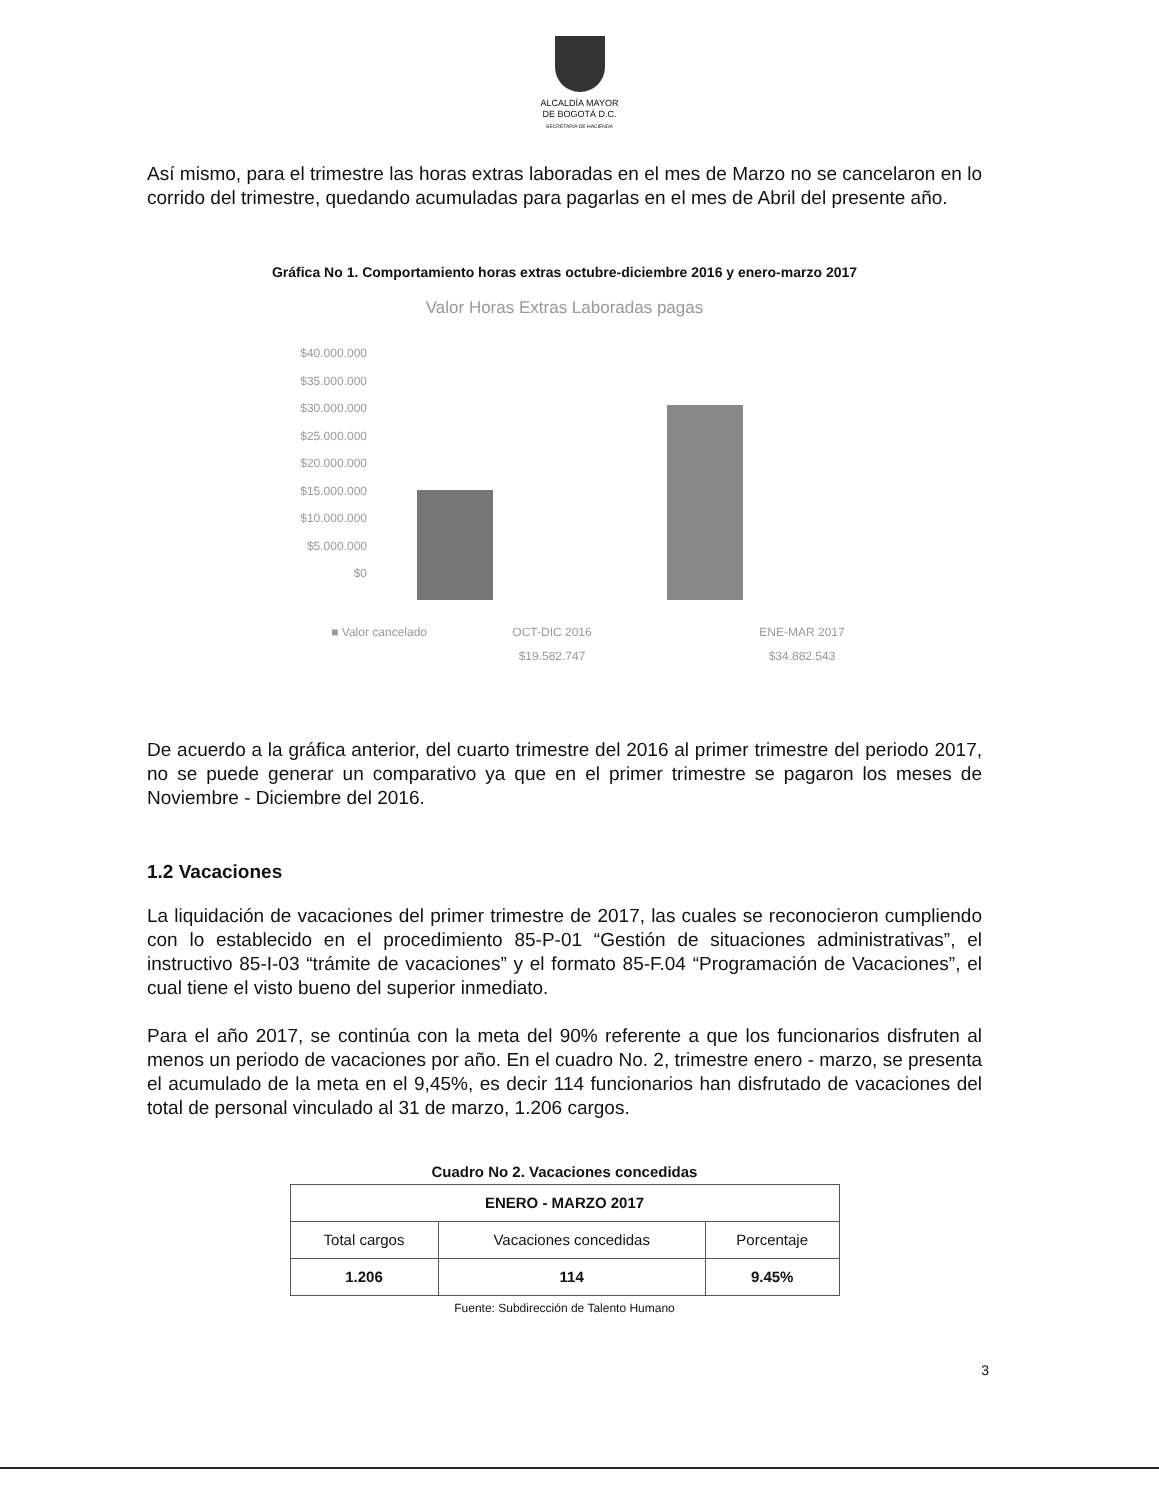ALCALDÍA MAYOR
DE BOGOTÁ D.C.
SECRETARIA DE HACIENDA
Así mismo, para el trimestre las horas extras laboradas en el mes de Marzo no se cancelaron en lo corrido del trimestre, quedando acumuladas para pagarlas en el mes de Abril del presente año.
Gráfica No 1. Comportamiento horas extras octubre-diciembre 2016 y enero-marzo 2017
Valor Horas Extras Laboradas pagas
$40.000.000
$35.000.000
$30.000.000
$25.000.000
$20.000.000
$15.000.000
$10.000.000
$5.000.000
$0
■ Valor cancelado OCT-DIC 2016
$19.582.747 ENE-MAR 2017
$34.882.543
De acuerdo a la gráfica anterior, del cuarto trimestre del 2016 al primer trimestre del periodo 2017, no se puede generar un comparativo ya que en el primer trimestre se pagaron los meses de Noviembre - Diciembre del 2016.
1.2 Vacaciones
La liquidación de vacaciones del primer trimestre de 2017, las cuales se reconocieron cumpliendo con lo establecido en el procedimiento 85-P-01 “Gestión de situaciones administrativas”, el instructivo 85-I-03 “trámite de vacaciones” y el formato 85-F.04 “Programación de Vacaciones”, el cual tiene el visto bueno del superior inmediato.
Para el año 2017, se continúa con la meta del 90% referente a que los funcionarios disfruten al menos un periodo de vacaciones por año. En el cuadro No. 2, trimestre enero - marzo, se presenta el acumulado de la meta en el 9,45%, es decir 114 funcionarios han disfrutado de vacaciones del total de personal vinculado al 31 de marzo, 1.206 cargos.
Cuadro No 2. Vacaciones concedidas
| ENERO - MARZO 2017 | | |
| --- | --- | --- |
| Total cargos | Vacaciones concedidas | Porcentaje |
| 1.206 | 114 | 9.45% |
Fuente: Subdirección de Talento Humano
3